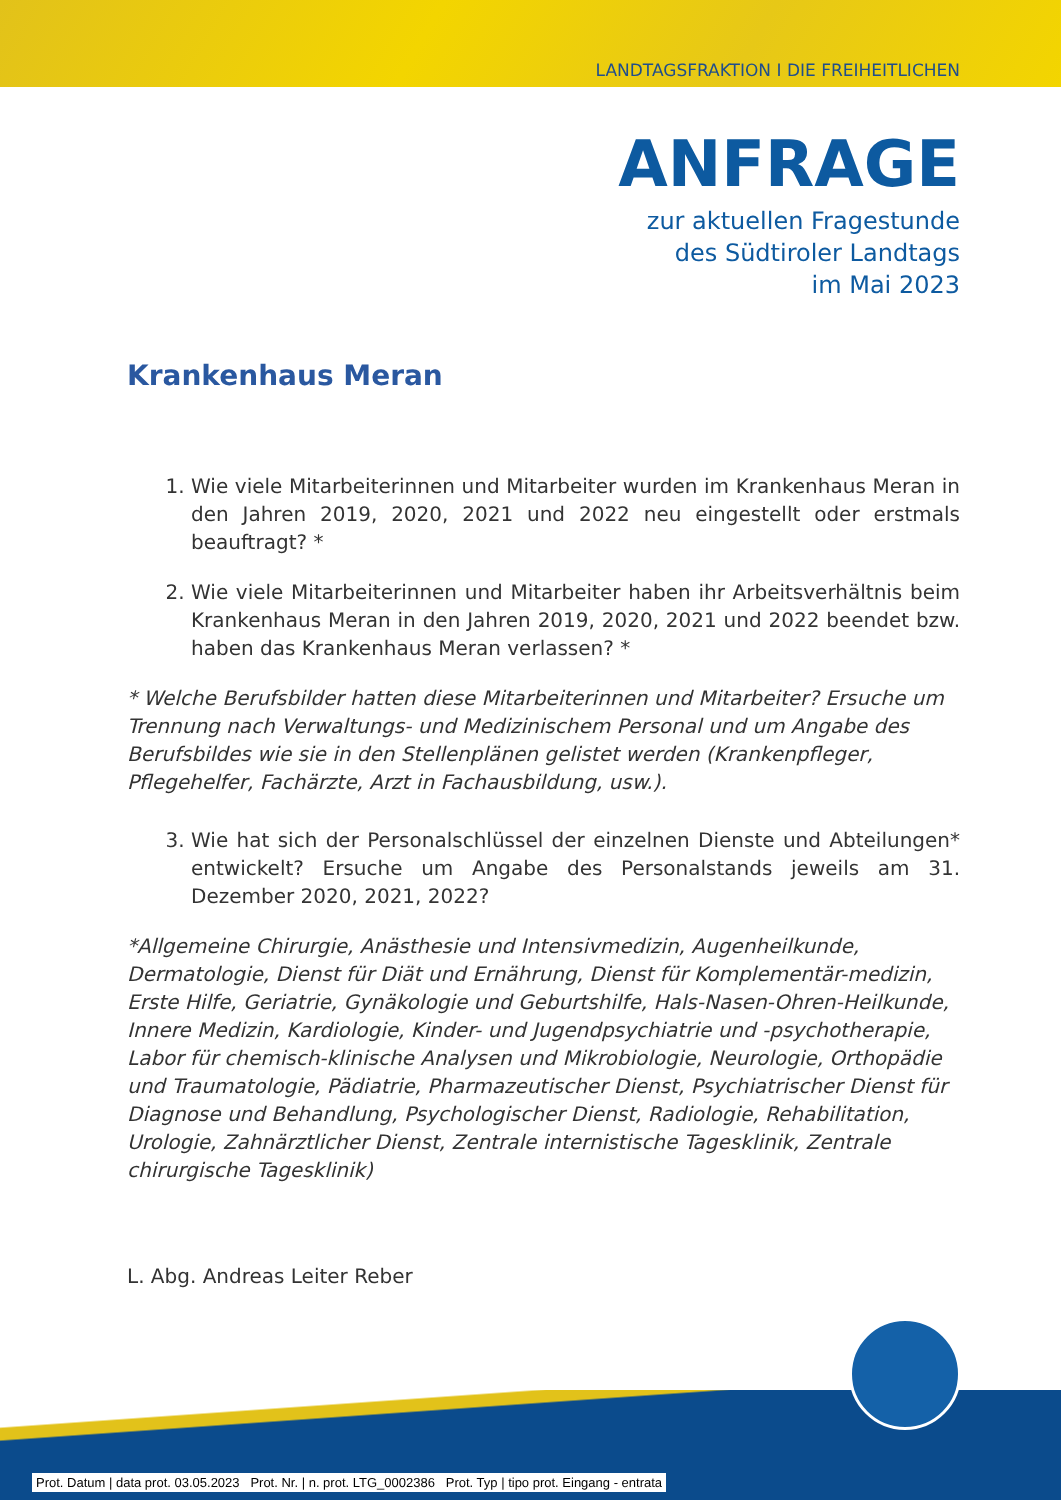LANDTAGSFRAKTION I DIE FREIHEITLICHEN
ANFRAGE
zur aktuellen Fragestunde
des Südtiroler Landtags
im Mai 2023
Krankenhaus Meran
1. Wie viele Mitarbeiterinnen und Mitarbeiter wurden im Krankenhaus Meran in den Jahren 2019, 2020, 2021 und 2022 neu eingestellt oder erstmals beauftragt? *
2. Wie viele Mitarbeiterinnen und Mitarbeiter haben ihr Arbeitsverhältnis beim Krankenhaus Meran in den Jahren 2019, 2020, 2021 und 2022 beendet bzw. haben das Krankenhaus Meran verlassen? *
* Welche Berufsbilder hatten diese Mitarbeiterinnen und Mitarbeiter? Ersuche um Trennung nach Verwaltungs- und Medizinischem Personal und um Angabe des Berufsbildes wie sie in den Stellenplänen gelistet werden (Krankenpfleger, Pflegehelfer, Fachärzte, Arzt in Fachausbildung, usw.).
3. Wie hat sich der Personalschlüssel der einzelnen Dienste und Abteilungen* entwickelt? Ersuche um Angabe des Personalstands jeweils am 31. Dezember 2020, 2021, 2022?
*Allgemeine Chirurgie, Anästhesie und Intensivmedizin, Augenheilkunde, Dermatologie, Dienst für Diät und Ernährung, Dienst für Komplementär-medizin, Erste Hilfe, Geriatrie, Gynäkologie und Geburtshilfe, Hals-Nasen-Ohren-Heilkunde, Innere Medizin, Kardiologie, Kinder- und Jugendpsychiatrie und -psychotherapie, Labor für chemisch-klinische Analysen und Mikrobiologie, Neurologie, Orthopädie und Traumatologie, Pädiatrie, Pharmazeutischer Dienst, Psychiatrischer Dienst für Diagnose und Behandlung, Psychologischer Dienst, Radiologie, Rehabilitation, Urologie, Zahnärztlicher Dienst, Zentrale internistische Tagesklinik, Zentrale chirurgische Tagesklinik)
L. Abg. Andreas Leiter Reber
Prot. Datum | data prot. 03.05.2023 Prot. Nr. | n. prot. LTG_0002386 Prot. Typ | tipo prot. Eingang - entrata